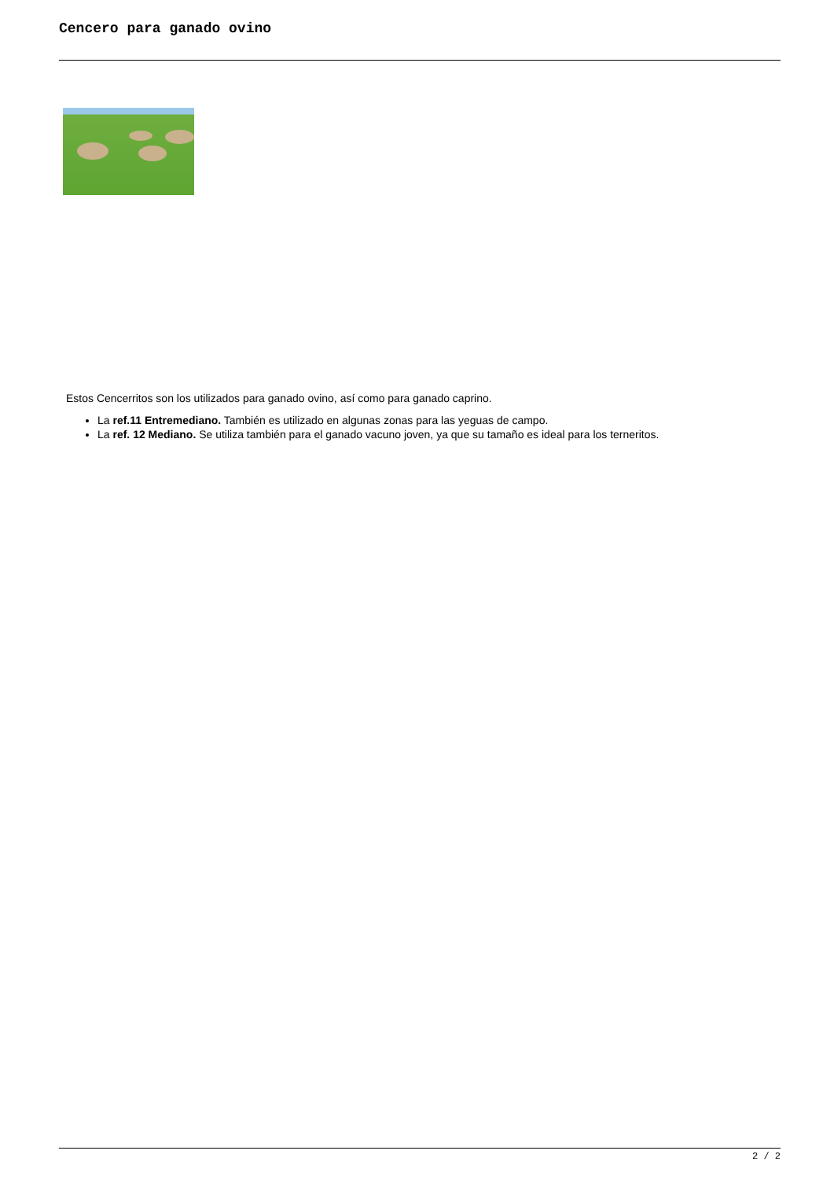Cencero para ganado ovino
Estos Cencerritos son los utilizados para ganado ovino, así como para ganado caprino.
La ref.11 Entremediano. También es utilizado en algunas zonas para las yeguas de campo.
La ref. 12 Mediano. Se utiliza también para el ganado vacuno joven, ya que su tamaño es ideal para los terneritos.
2 / 2